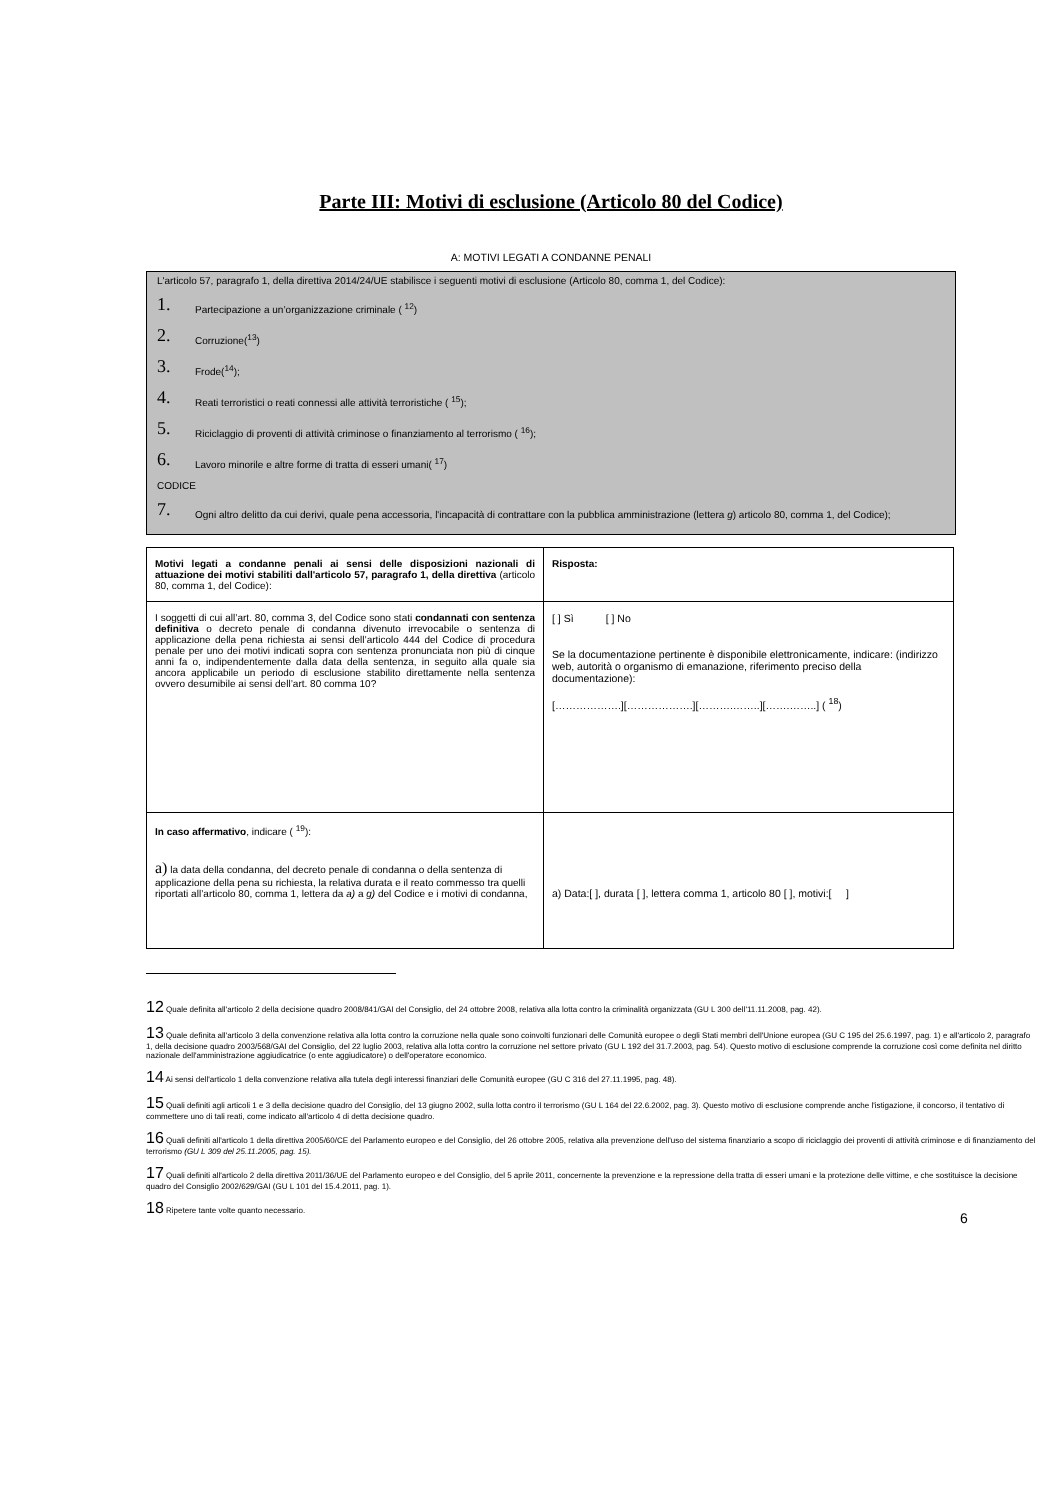Parte III: Motivi di esclusione (Articolo 80 del Codice)
A: MOTIVI LEGATI A CONDANNE PENALI
L'articolo 57, paragrafo 1, della direttiva 2014/24/UE stabilisce i seguenti motivi di esclusione (Articolo 80, comma 1, del Codice):
1. Partecipazione a un’organizzazione criminale ( <sup>12</sup>)
2. Corruzione(<sup>13</sup>)
3. Frode(<sup>14</sup>);
4. Reati terroristici o reati connessi alle attività terroristiche ( <sup>15</sup>);
5. Riciclaggio di proventi di attività criminose o finanziamento al terrorismo ( <sup>16</sup>);
6. Lavoro minorile e altre forme di tratta di esseri umani( <sup>17</sup>)
CODICE
7. Ogni altro delitto da cui derivi, quale pena accessoria, l'incapacità di contrattare con la pubblica amministrazione (lettera g) articolo 80, comma 1, del Codice);
| Motivi legati a condanne penali ai sensi delle disposizioni nazionali di attuazione dei motivi stabiliti dall'articolo 57, paragrafo 1, della direttiva (articolo 80, comma 1, del Codice): | Risposta: |
| I soggetti di cui all’art. 80, comma 3, del Codice sono stati condannati con sentenza definitiva o decreto penale di condanna divenuto irrevocabile o sentenza di applicazione della pena richiesta ai sensi dell’articolo 444 del Codice di procedura penale per uno dei motivi indicati sopra con sentenza pronunciata non più di cinque anni fa o, indipendentemente dalla data della sentenza, in seguito alla quale sia ancora applicabile un periodo di esclusione stabilito direttamente nella sentenza ovvero desumibile ai sensi dell’art. 80 comma 10? | [ ] Sì [ ] No Se la documentazione pertinente è disponibile elettronicamente, indicare: (indirizzo web, autorità o organismo di emanazione, riferimento preciso della documentazione): [……………….][……………….][……….……..][…….……..] ( <sup>18</sup>) |
| In caso affermativo , indicare ( <sup>19</sup>): a) la data della condanna, del decreto penale di condanna o della sentenza di applicazione della pena su richiesta, la relativa durata e il reato commesso tra quelli riportati all’articolo 80, comma 1, lettera da a) a g) del Codice e i motivi di condanna, | a) Data:[ ], durata [ ], lettera comma 1, articolo 80 [ ], motivi:[ ] |
12 Quale definita all'articolo 2 della decisione quadro 2008/841/GAI del Consiglio, del 24 ottobre 2008, relativa alla lotta contro la criminalità organizzata (GU L 300 dell'11.11.2008, pag. 42).
13 Quale definita all'articolo 3 della convenzione relativa alla lotta contro la corruzione nella quale sono coinvolti funzionari delle Comunità europee o degli Stati membri dell'Unione europea (GU C 195 del 25.6.1997, pag. 1) e all'articolo 2, paragrafo 1, della decisione quadro 2003/568/GAI del Consiglio, del 22 luglio 2003, relativa alla lotta contro la corruzione nel settore privato (GU L 192 del 31.7.2003, pag. 54). Questo motivo di esclusione comprende la corruzione così come definita nel diritto nazionale dell'amministrazione aggiudicatrice (o ente aggiudicatore) o dell'operatore economico.
14 Ai sensi dell'articolo 1 della convenzione relativa alla tutela degli interessi finanziari delle Comunità europee (GU C 316 del 27.11.1995, pag. 48).
15 Quali definiti agli articoli 1 e 3 della decisione quadro del Consiglio, del 13 giugno 2002, sulla lotta contro il terrorismo (GU L 164 del 22.6.2002, pag. 3). Questo motivo di esclusione comprende anche l'istigazione, il concorso, il tentativo di commettere uno di tali reati, come indicato all'articolo 4 di detta decisione quadro.
16 Quali definiti all'articolo 1 della direttiva 2005/60/CE del Parlamento europeo e del Consiglio, del 26 ottobre 2005, relativa alla prevenzione dell'uso del sistema finanziario a scopo di riciclaggio dei proventi di attività criminose e di finanziamento del terrorismo (GU L 309 del 25.11.2005, pag. 15).
17 Quali definiti all'articolo 2 della direttiva 2011/36/UE del Parlamento europeo e del Consiglio, del 5 aprile 2011, concernente la prevenzione e la repressione della tratta di esseri umani e la protezione delle vittime, e che sostituisce la decisione quadro del Consiglio 2002/629/GAI (GU L 101 del 15.4.2011, pag. 1).
18 Ripetere tante volte quanto necessario.
6